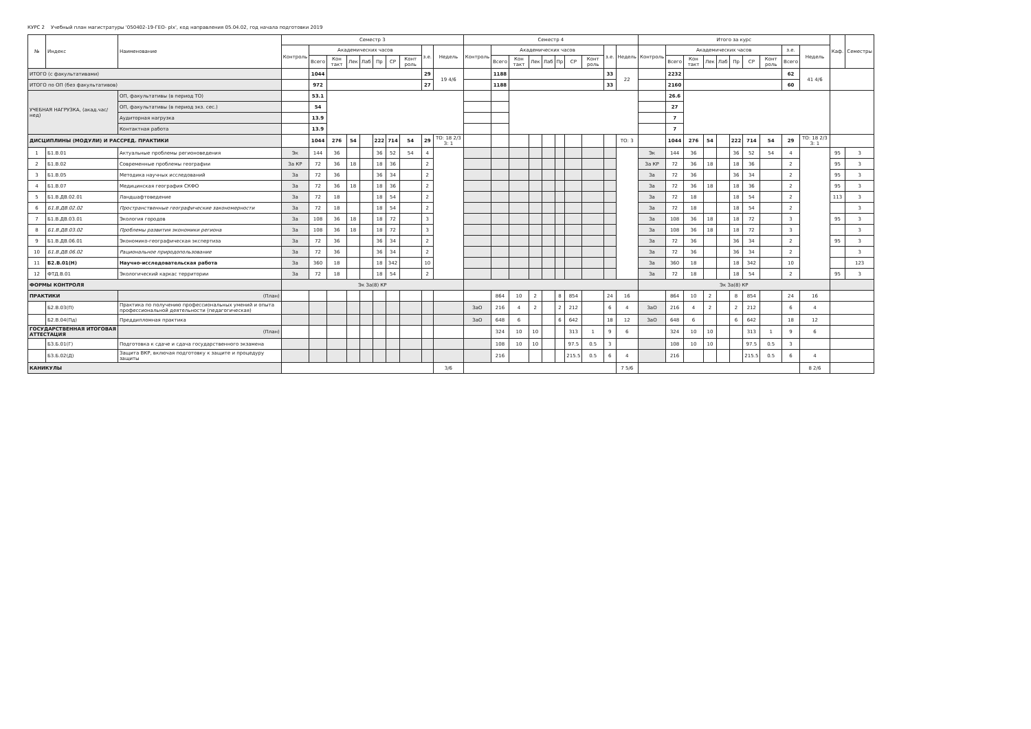КУРС 2 Учебный план магистратуры '050402-19-ГЕО- plx', код направления 05.04.02, год начала подготовки 2019
| № | Индекс | Наименование | Семестр 3 | | | | | | | | | | Семестр 4 | | | | | | | | | | Итого за курс | | | | | | | | | | Каф. | Семестры |
| --- | --- | --- | --- | --- | --- | --- | --- | --- | --- | --- | --- | --- | --- | --- | --- | --- | --- | --- | --- | --- | --- | --- | --- | --- | --- | --- | --- | --- | --- | --- | --- | --- | --- | --- |
| | | | Контроль | Академических часов | | | | | | | з.е. | Недель | Контроль | Академических часов | | | | | | | з.е. | Недель | Контроль | Академических часов | | | | | | | з.е. | Недель | | |
| | | | | Всего | Кон такт | Лек | Лаб | Пр | СР | Конт роль | | | | Всего | Кон такт | Лек | Лаб | Пр | СР | Конт роль | | | | Всего | Кон такт | Лек | Лаб | Пр | СР | Конт роль | Всего | | | |
| ИТОГО (с факультативами) | | | | 1044 | | | | | | | 29 | 19 4/6 | | 1188 | | | | | | | 33 | 22 | | 2232 | | | | | | | 62 | 41 4/6 | | |
| ИТОГО по ОП (без факультативов) | | | | 972 | | | | | | | 27 | | | 1188 | | | | | | | 33 | | | 2160 | | | | | | | 60 | | | |
| УЧЕБНАЯ НАГРУЗКА, (акад.час/нед) | | ОП, факультативы (в период ТО) | | 53.1 | | | | | | | | | | | | | | | | | | | | 26.6 | | | | | | | | | | |
| | | ОП, факультативы (в период экз. сес.) | | 54 | | | | | | | | | | | | | | | | | | | | 27 | | | | | | | | | | |
| | | Аудиторная нагрузка | | 13.9 | | | | | | | | | | | | | | | | | | | | 7 | | | | | | | | | | |
| | | Контактная работа | | 13.9 | | | | | | | | | | | | | | | | | | | | 7 | | | | | | | | | | |
| ДИСЦИПЛИНЫ (МОДУЛИ) И РАССРЕД. ПРАКТИКИ | | | | 1044 | 276 | 54 | | 222 | 714 | 54 | 29 | ТО: 18 2/3 З: 1 | | | | | | | | | | ТО: 3 | | 1044 | 276 | 54 | | 222 | 714 | 54 | 29 | ТО: 18 2/3 З: 1 | | |
| 1 | Б1.В.01 | Актуальные проблемы регионоведения | Эк | 144 | 36 | | | 36 | 52 | 54 | 4 | | | | | | | | | | | | Эк | 144 | 36 | | | 36 | 52 | 54 | 4 | | 95 | 3 |
| 2 | Б1.В.02 | Современные проблемы географии | За КР | 72 | 36 | 18 | | 18 | 36 | | 2 | | | | | | | | | | | | За КР | 72 | 36 | 18 | | 18 | 36 | | 2 | | 95 | 3 |
| 3 | Б1.В.05 | Методика научных исследований | За | 72 | 36 | | | 36 | 34 | | 2 | | | | | | | | | | | | За | 72 | 36 | | | 36 | 34 | | 2 | | 95 | 3 |
| 4 | Б1.В.07 | Медицинская география СКФО | За | 72 | 36 | 18 | | 18 | 36 | | 2 | | | | | | | | | | | | За | 72 | 36 | 18 | | 18 | 36 | | 2 | | 95 | 3 |
| 5 | Б1.В.ДВ.02.01 | Ландшафтоведение | За | 72 | 18 | | | 18 | 54 | | 2 | | | | | | | | | | | | За | 72 | 18 | | | 18 | 54 | | 2 | | 113 | 3 |
| 6 | Б1.В.ДВ.02.02 | Пространственные географические закономерности | За | 72 | 18 | | | 18 | 54 | | 2 | | | | | | | | | | | | За | 72 | 18 | | | 18 | 54 | | 2 | | | 3 |
| 7 | Б1.В.ДВ.03.01 | Экология городов | За | 108 | 36 | 18 | | 18 | 72 | | 3 | | | | | | | | | | | | За | 108 | 36 | 18 | | 18 | 72 | | 3 | | 95 | 3 |
| 8 | Б1.В.ДВ.03.02 | Проблемы развития экономики региона | За | 108 | 36 | 18 | | 18 | 72 | | 3 | | | | | | | | | | | | За | 108 | 36 | 18 | | 18 | 72 | | 3 | | | 3 |
| 9 | Б1.В.ДВ.06.01 | Экономико-географическая экспертиза | За | 72 | 36 | | | 36 | 34 | | 2 | | | | | | | | | | | | За | 72 | 36 | | | 36 | 34 | | 2 | | 95 | 3 |
| 10 | Б1.В.ДВ.06.02 | Рациональное природопользование | За | 72 | 36 | | | 36 | 34 | | 2 | | | | | | | | | | | | За | 72 | 36 | | | 36 | 34 | | 2 | | | 3 |
| 11 | Б2.В.01(Н) | Научно-исследовательская работа | За | 360 | 18 | | | 18 | 342 | | 10 | | | | | | | | | | | | За | 360 | 18 | | | 18 | 342 | | 10 | | | 123 |
| 12 | ФТД.В.01 | Экологический каркас территории | За | 72 | 18 | | | 18 | 54 | | 2 | | | | | | | | | | | | За | 72 | 18 | | | 18 | 54 | | 2 | | 95 | 3 |
| ФОРМЫ КОНТРОЛЯ | | | Эк За(8) КР | | | | | | | | | | | | | | | | | | | | Эк За(8) КР | | | | | | | | | | | |
| ПРАКТИКИ | | (План) | | | | | | | | | | | | 864 | 10 | 2 | | 8 | 854 | | 24 | 16 | | 864 | 10 | 2 | | 8 | 854 | | 24 | 16 | | |
| | Б2.В.03(П) | Практика по получению профессиональных умений и опыта профессиональной деятельности (педагогическая) | | | | | | | | | | | ЗаО | 216 | 4 | 2 | | 2 | 212 | | 6 | 4 | ЗаО | 216 | 4 | 2 | | 2 | 212 | | 6 | 4 | | |
| | Б2.В.04(Пд) | Преддипломная практика | | | | | | | | | | | ЗаО | 648 | 6 | | | 6 | 642 | | 18 | 12 | ЗаО | 648 | 6 | | | 6 | 642 | | 18 | 12 | | |
| ГОСУДАРСТВЕННАЯ ИТОГОВАЯ АТТЕСТАЦИЯ | | (План) | | | | | | | | | | | | 324 | 10 | 10 | | | 313 | 1 | 9 | 6 | | 324 | 10 | 10 | | | 313 | 1 | 9 | 6 | | |
| | Б3.Б.01(Г) | Подготовка к сдаче и сдача государственного экзамена | | | | | | | | | | | | 108 | 10 | 10 | | | 97.5 | 0.5 | 3 | | | 108 | 10 | 10 | | | 97.5 | 0.5 | 3 | | | |
| | Б3.Б.02(Д) | Защита ВКР, включая подготовку к защите и процедуру защиты | | | | | | | | | | | | 216 | | | | | 215.5 | 0.5 | 6 | 4 | | 216 | | | | | 215.5 | 0.5 | 6 | 4 | | |
| КАНИКУЛЫ | | | | | | | | | | | | 3/6 | | | | | | | | | | 7 5/6 | | | | | | | | | | 8 2/6 | | |